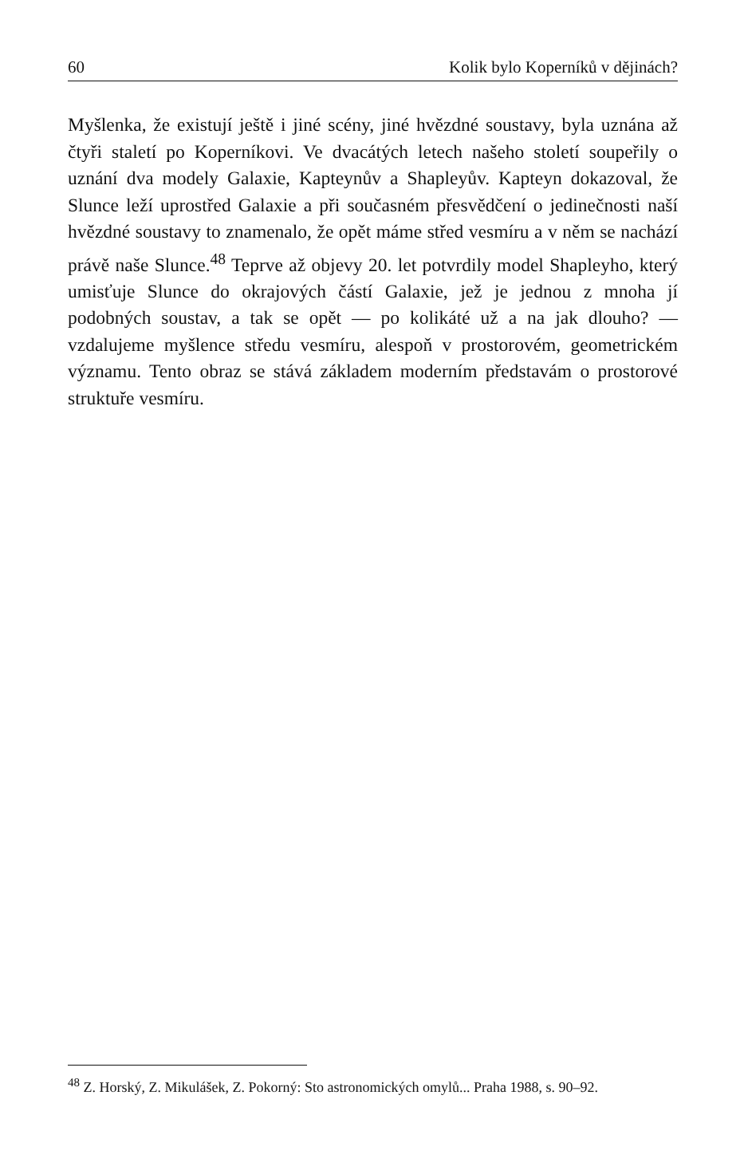60 Kolik bylo Koperníků v dějinách?
Myšlenka, že existují ještě i jiné scény, jiné hvězdné soustavy, byla uznána až čtyři staletí po Koperníkovi. Ve dvacátých letech našeho století soupeřily o uznání dva modely Galaxie, Kapteynův a Shapleyův. Kapteyn dokazoval, že Slunce leží uprostřed Galaxie a při současném přesvědčení o jedinečnosti naší hvězdné soustavy to znamenalo, že opět máme střed vesmíru a v něm se nachází právě naše Slunce.<sup>48</sup> Teprve až objevy 20. let potvrdily model Shapleyho, který umisťuje Slunce do okrajových částí Galaxie, jež je jednou z mnoha jí podobných soustav, a tak se opět — po kolikáté už a na jak dlouho? — vzdalujeme myšlence středu vesmíru, alespoň v prostorovém, geometrickém významu. Tento obraz se stává základem moderním představám o prostorové struktuře vesmíru.
<sup>48</sup> Z. Horský, Z. Mikulášek, Z. Pokorný: Sto astronomických omylů... Praha 1988, s. 90–92.